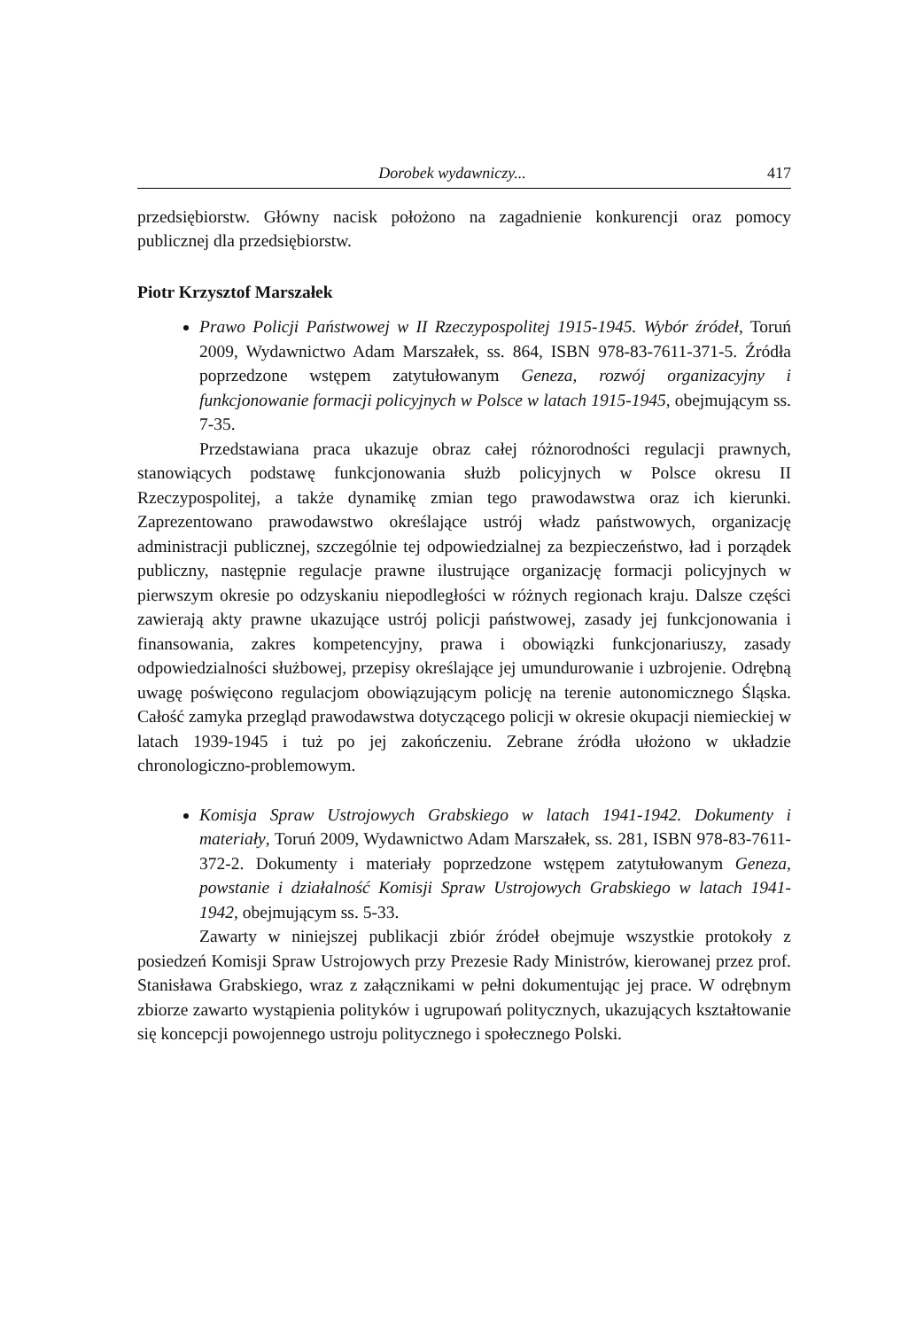Dorobek wydawniczy... 417
przedsiębiorstw. Główny nacisk położono na zagadnienie konkurencji oraz pomocy publicznej dla przedsiębiorstw.
Piotr Krzysztof Marszałek
Prawo Policji Państwowej w II Rzeczypospolitej 1915-1945. Wybór źródeł, Toruń 2009, Wydawnictwo Adam Marszałek, ss. 864, ISBN 978-83-7611-371-5. Źródła poprzedzone wstępem zatytułowanym Geneza, rozwój organizacyjny i funkcjonowanie formacji policyjnych w Polsce w latach 1915-1945, obejmującym ss. 7-35.
Przedstawiana praca ukazuje obraz całej różnorodności regulacji prawnych, stanowiących podstawę funkcjonowania służb policyjnych w Polsce okresu II Rzeczypospolitej, a także dynamikę zmian tego prawodawstwa oraz ich kierunki. Zaprezentowano prawodawstwo określające ustrój władz państwowych, organizację administracji publicznej, szczególnie tej odpowiedzialnej za bezpieczeństwo, ład i porządek publiczny, następnie regulacje prawne ilustrujące organizację formacji policyjnych w pierwszym okresie po odzyskaniu niepodległości w różnych regionach kraju. Dalsze części zawierają akty prawne ukazujące ustrój policji państwowej, zasady jej funkcjonowania i finansowania, zakres kompetencyjny, prawa i obowiązki funkcjonariuszy, zasady odpowiedzialności służbowej, przepisy określające jej umundurowanie i uzbrojenie. Odrębną uwagę poświęcono regulacjom obowiązującym policję na terenie autonomicznego Śląska. Całość zamyka przegląd prawodawstwa dotyczącego policji w okresie okupacji niemieckiej w latach 1939-1945 i tuż po jej zakończeniu. Zebrane źródła ułożono w układzie chronologiczno-problemowym.
Komisja Spraw Ustrojowych Grabskiego w latach 1941-1942. Dokumenty i materiały, Toruń 2009, Wydawnictwo Adam Marszałek, ss. 281, ISBN 978-83-7611-372-2. Dokumenty i materiały poprzedzone wstępem zatytułowanym Geneza, powstanie i działalność Komisji Spraw Ustrojowych Grabskiego w latach 1941-1942, obejmującym ss. 5-33.
Zawarty w niniejszej publikacji zbiór źródeł obejmuje wszystkie protokoły z posiedzeń Komisji Spraw Ustrojowych przy Prezesie Rady Ministrów, kierowanej przez prof. Stanisława Grabskiego, wraz z załącznikami w pełni dokumentując jej prace. W odrębnym zbiorze zawarto wystąpienia polityków i ugrupowań politycznych, ukazujących kształtowanie się koncepcji powojennego ustroju politycznego i społecznego Polski.